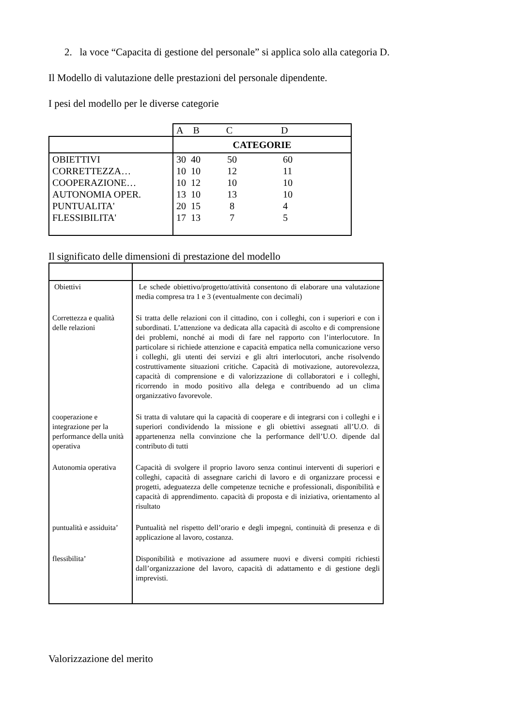2. la voce “Capacita di gestione del personale” si applica solo alla categoria D.
Il Modello di valutazione delle prestazioni del personale dipendente.
I pesi del modello per le diverse categorie
| | A B C D |
| | CATEGORIE |
| OBIETTIVI CORRETTEZZA… COOPERAZIONE… AUTONOMIA OPER. PUNTUALITA' FLESSIBILITA' | 30 40 50 60 10 10 12 11 10 12 10 10 13 10 13 10 20 15 8 4 17 13 7 5 |
Il significato delle dimensioni di prestazione del modello
| Obiettivi | Le schede obiettivo/progetto/attività consentono di elaborare una valutazione media compresa tra 1 e 3 (eventualmente con decimali) |
| Correttezza e qualità delle relazioni | Si tratta delle relazioni con il cittadino, con i colleghi, con i superiori e con i subordinati. L’attenzione va dedicata alla capacità di ascolto e di comprensione dei problemi, nonché ai modi di fare nel rapporto con l’interlocutore. In particolare si richiede attenzione e capacità empatica nella comunicazione verso i colleghi, gli utenti dei servizi e gli altri interlocutori, anche risolvendo costruttivamente situazioni critiche. Capacità di motivazione, autorevolezza, capacità di comprensione e di valorizzazione di collaboratori e i colleghi, ricorrendo in modo positivo alla delega e contribuendo ad un clima organizzativo favorevole. |
| cooperazione e integrazione per la performance della unità operativa | Si tratta di valutare qui la capacità di cooperare e di integrarsi con i colleghi e i superiori condividendo la missione e gli obiettivi assegnati all’U.O. di appartenenza nella convinzione che la performance dell’U.O. dipende dal contributo di tutti |
| Autonomia operativa | Capacità di svolgere il proprio lavoro senza continui interventi di superiori e colleghi, capacità di assegnare carichi di lavoro e di organizzare processi e progetti, adeguatezza delle competenze tecniche e professionali, disponibilità e capacità di apprendimento. capacità di proposta e di iniziativa, orientamento al risultato |
| puntualità e assiduita’ | Puntualità nel rispetto dell’orario e degli impegni, continuità di presenza e di applicazione al lavoro, costanza. |
| flessibilita’ | Disponibilità e motivazione ad assumere nuovi e diversi compiti richiesti dall’organizzazione del lavoro, capacità di adattamento e di gestione degli imprevisti. |
Valorizzazione del merito